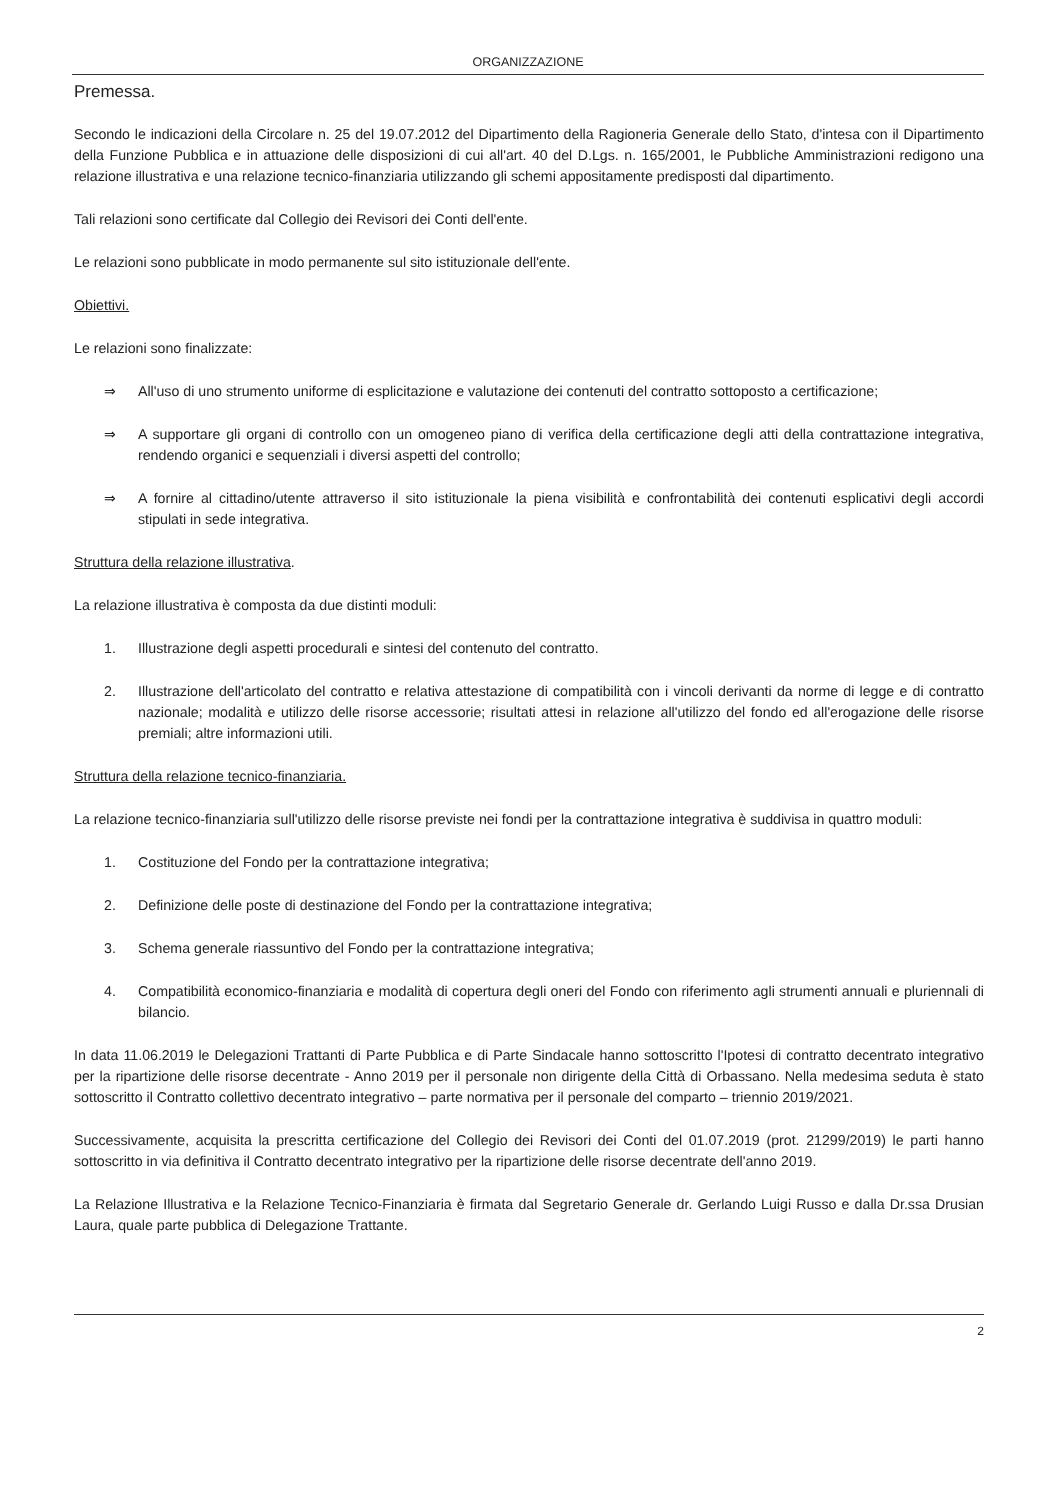ORGANIZZAZIONE
Premessa.
Secondo le indicazioni della Circolare n. 25 del 19.07.2012 del Dipartimento della Ragioneria Generale dello Stato, d'intesa con il Dipartimento della Funzione Pubblica e in attuazione delle disposizioni di cui all'art. 40 del D.Lgs. n. 165/2001, le Pubbliche Amministrazioni redigono una relazione illustrativa e una relazione tecnico-finanziaria utilizzando gli schemi appositamente predisposti dal dipartimento.
Tali relazioni sono certificate dal Collegio dei Revisori dei Conti dell'ente.
Le relazioni sono pubblicate in modo permanente sul sito istituzionale dell'ente.
Obiettivi.
Le relazioni sono finalizzate:
⇒ All'uso di uno strumento uniforme di esplicitazione e valutazione dei contenuti del contratto sottoposto a certificazione;
⇒ A supportare gli organi di controllo con un omogeneo piano di verifica della certificazione degli atti della contrattazione integrativa, rendendo organici e sequenziali i diversi aspetti del controllo;
⇒ A fornire al cittadino/utente attraverso il sito istituzionale la piena visibilità e confrontabilità dei contenuti esplicativi degli accordi stipulati in sede integrativa.
Struttura della relazione illustrativa.
La relazione illustrativa è composta da due distinti moduli:
1. Illustrazione degli aspetti procedurali e sintesi del contenuto del contratto.
2. Illustrazione dell'articolato del contratto e relativa attestazione di compatibilità con i vincoli derivanti da norme di legge e di contratto nazionale; modalità e utilizzo delle risorse accessorie; risultati attesi in relazione all'utilizzo del fondo ed all'erogazione delle risorse premiali; altre informazioni utili.
Struttura della relazione tecnico-finanziaria.
La relazione tecnico-finanziaria sull'utilizzo delle risorse previste nei fondi per la contrattazione integrativa è suddivisa in quattro moduli:
1. Costituzione del Fondo per la contrattazione integrativa;
2. Definizione delle poste di destinazione del Fondo per la contrattazione integrativa;
3. Schema generale riassuntivo del Fondo per la contrattazione integrativa;
4. Compatibilità economico-finanziaria e modalità di copertura degli oneri del Fondo con riferimento agli strumenti annuali e pluriennali di bilancio.
In data 11.06.2019 le Delegazioni Trattanti di Parte Pubblica e di Parte Sindacale hanno sottoscritto l'Ipotesi di contratto decentrato integrativo per la ripartizione delle risorse decentrate - Anno 2019 per il personale non dirigente della Città di Orbassano. Nella medesima seduta è stato sottoscritto il Contratto collettivo decentrato integrativo – parte normativa per il personale del comparto – triennio 2019/2021.
Successivamente, acquisita la prescritta certificazione del Collegio dei Revisori dei Conti del 01.07.2019 (prot. 21299/2019) le parti hanno sottoscritto in via definitiva il Contratto decentrato integrativo per la ripartizione delle risorse decentrate dell'anno 2019.
La Relazione Illustrativa e la Relazione Tecnico-Finanziaria è firmata dal Segretario Generale dr. Gerlando Luigi Russo e dalla Dr.ssa Drusian Laura, quale parte pubblica di Delegazione Trattante.
2